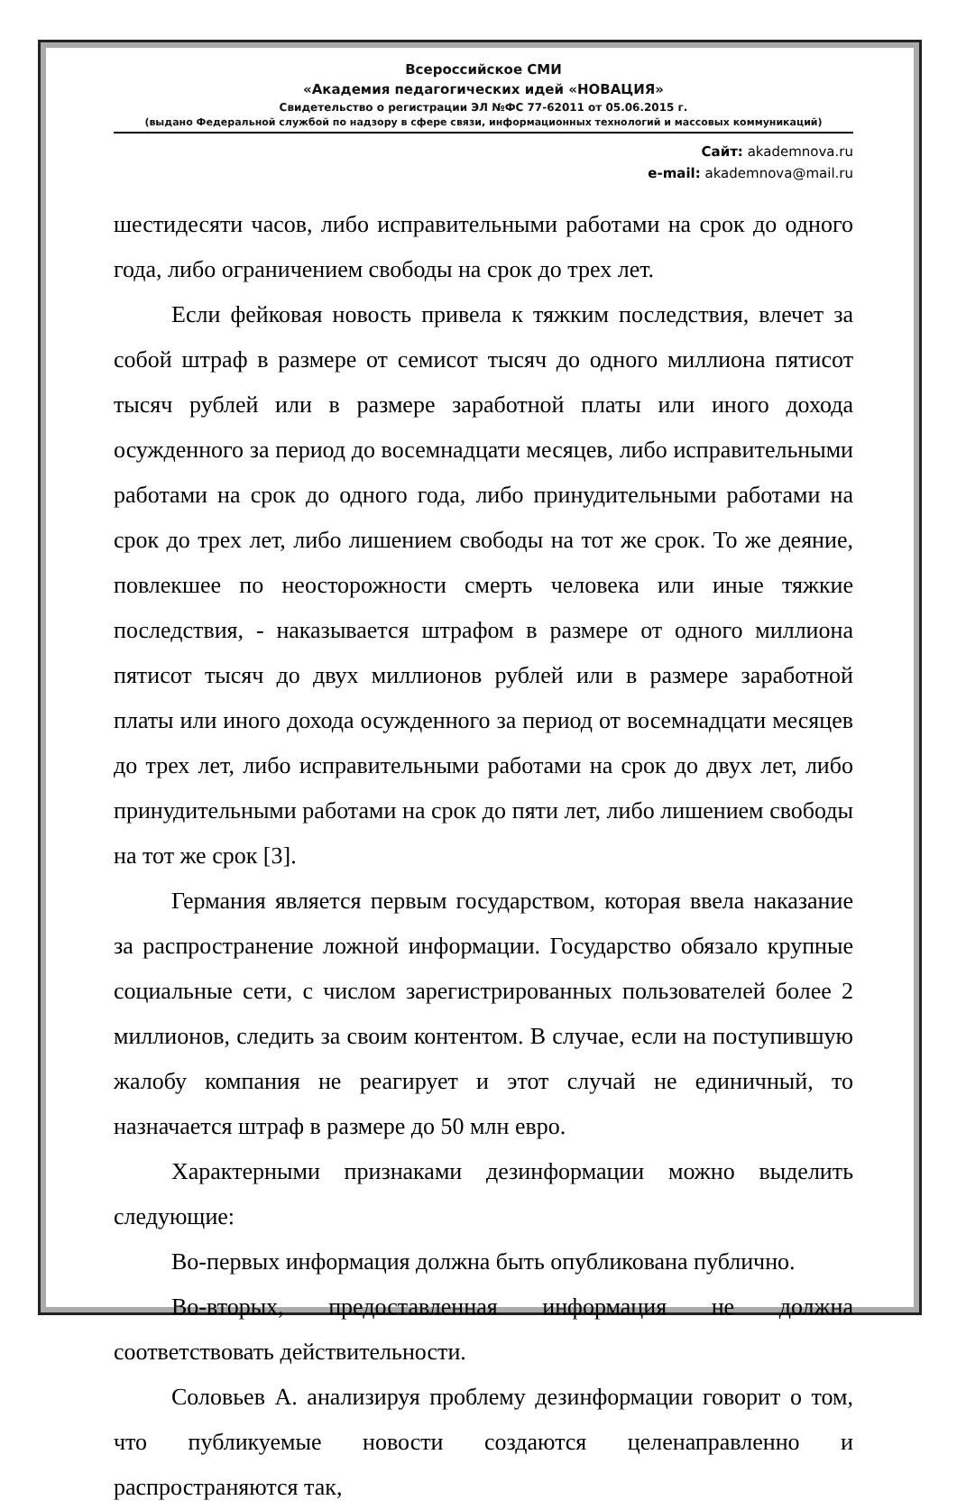Всероссийское СМИ
«Академия педагогических идей «НОВАЦИЯ»
Свидетельство о регистрации ЭЛ №ФС 77-62011 от 05.06.2015 г.
(выдано Федеральной службой по надзору в сфере связи, информационных технологий и массовых коммуникаций)
Сайт: akademnova.ru
e-mail: akademnova@mail.ru
шестидесяти часов, либо исправительными работами на срок до одного года, либо ограничением свободы на срок до трех лет.
Если фейковая новость привела к тяжким последствия, влечет за собой штраф в размере от семисот тысяч до одного миллиона пятисот тысяч рублей или в размере заработной платы или иного дохода осужденного за период до восемнадцати месяцев, либо исправительными работами на срок до одного года, либо принудительными работами на срок до трех лет, либо лишением свободы на тот же срок. То же деяние, повлекшее по неосторожности смерть человека или иные тяжкие последствия, - наказывается штрафом в размере от одного миллиона пятисот тысяч до двух миллионов рублей или в размере заработной платы или иного дохода осужденного за период от восемнадцати месяцев до трех лет, либо исправительными работами на срок до двух лет, либо принудительными работами на срок до пяти лет, либо лишением свободы на тот же срок [3].
Германия является первым государством, которая ввела наказание за распространение ложной информации. Государство обязало крупные социальные сети, с числом зарегистрированных пользователей более 2 миллионов, следить за своим контентом. В случае, если на поступившую жалобу компания не реагирует и этот случай не единичный, то назначается штраф в размере до 50 млн евро.
Характерными признаками дезинформации можно выделить следующие:
Во-первых информация должна быть опубликована публично.
Во-вторых, предоставленная информация не должна соответствовать действительности.
Соловьев А. анализируя проблему дезинформации говорит о том, что публикуемые новости создаются целенаправленно и распространяются так,